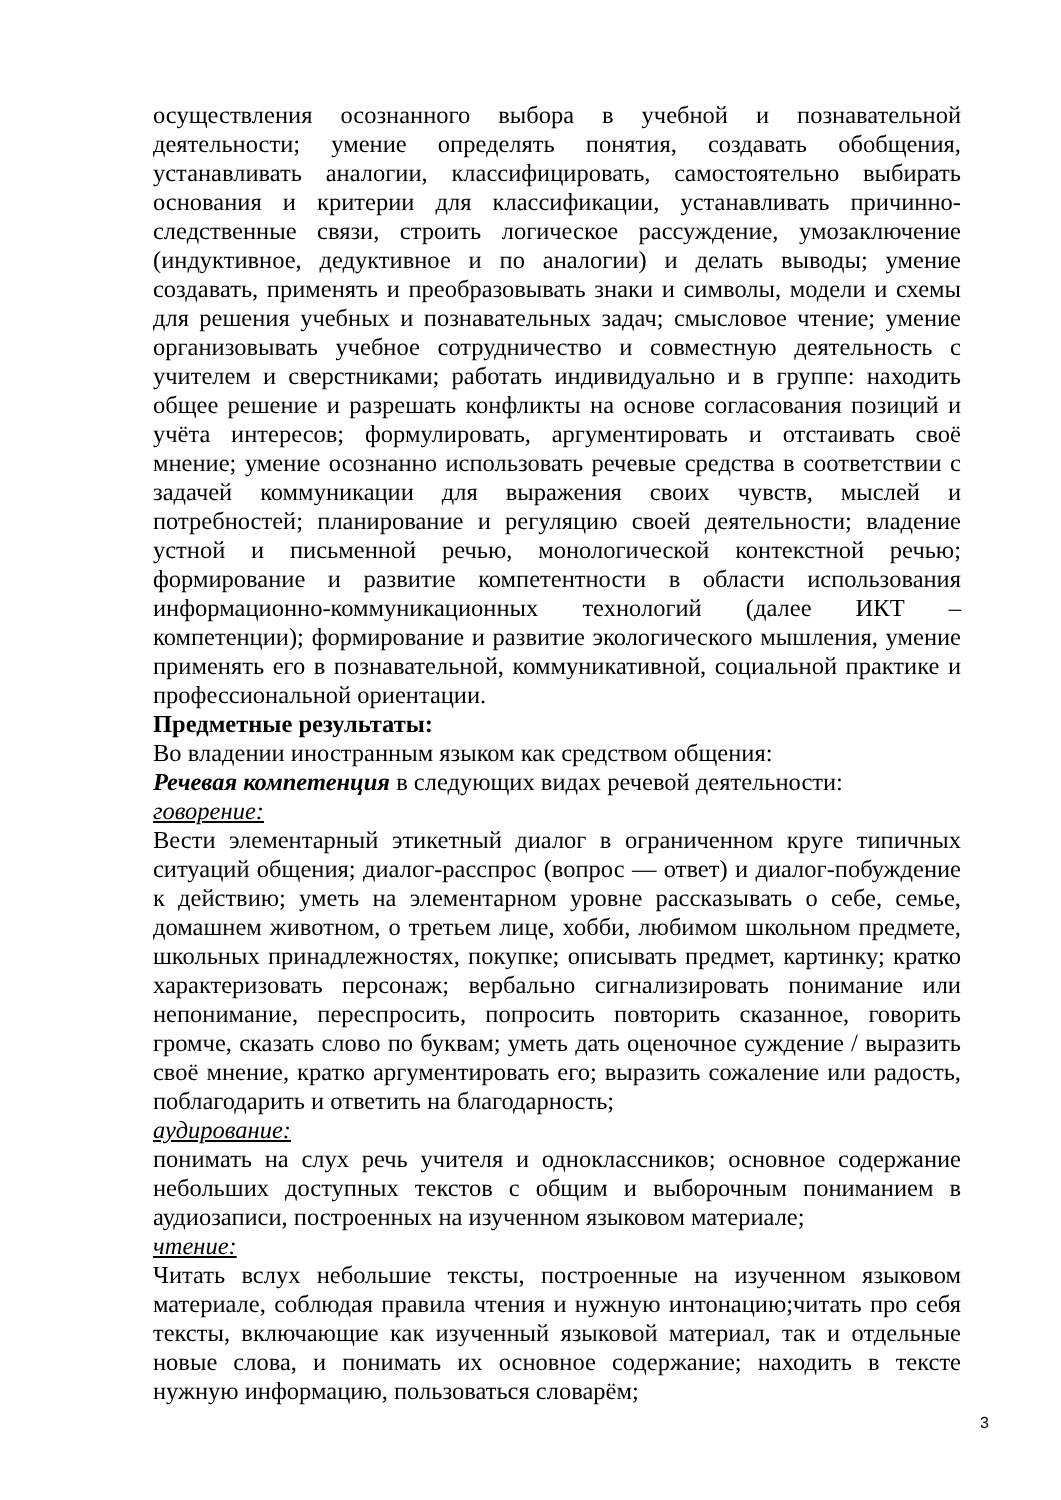осуществления осознанного выбора в учебной и познавательной деятельности; умение определять понятия, создавать обобщения, устанавливать аналогии, классифицировать, самостоятельно выбирать основания и критерии для классификации, устанавливать причинно-следственные связи, строить логическое рассуждение, умозаключение (индуктивное, дедуктивное и по аналогии) и делать выводы; умение создавать, применять и преобразовывать знаки и символы, модели и схемы для решения учебных и познавательных задач; смысловое чтение; умение организовывать учебное сотрудничество и совместную деятельность с учителем и сверстниками; работать индивидуально и в группе: находить общее решение и разрешать конфликты на основе согласования позиций и учёта интересов; формулировать, аргументировать и отстаивать своё мнение; умение осознанно использовать речевые средства в соответствии с задачей коммуникации для выражения своих чувств, мыслей и потребностей; планирование и регуляцию своей деятельности; владение устной и письменной речью, монологической контекстной речью; формирование и развитие компетентности в области использования информационно-коммуникационных технологий (далее ИКТ – компетенции); формирование и развитие экологического мышления, умение применять его в познавательной, коммуникативной, социальной практике и профессиональной ориентации.
Предметные результаты:
Во владении иностранным языком как средством общения:
Речевая компетенция в следующих видах речевой деятельности:
говорение:
Вести элементарный этикетный диалог в ограниченном круге типичных ситуаций общения; диалог-расспрос (вопрос — ответ) и диалог-побуждение к действию; уметь на элементарном уровне рассказывать о себе, семье, домашнем животном, о третьем лице, хобби, любимом школьном предмете, школьных принадлежностях, покупке; описывать предмет, картинку; кратко характеризовать персонаж; вербально сигнализировать понимание или непонимание, переспросить, попросить повторить сказанное, говорить громче, сказать слово по буквам; уметь дать оценочное суждение / выразить своё мнение, кратко аргументировать его; выразить сожаление или радость, поблагодарить и ответить на благодарность;
аудирование:
понимать на слух речь учителя и одноклассников; основное содержание небольших доступных текстов с общим и выборочным пониманием в аудиозаписи, построенных на изученном языковом материале;
чтение:
Читать вслух небольшие тексты, построенные на изученном языковом материале, соблюдая правила чтения и нужную интонацию;читать про себя тексты, включающие как изученный языковой материал, так и отдельные новые слова, и понимать их основное содержание; находить в тексте нужную информацию, пользоваться словарём;
3